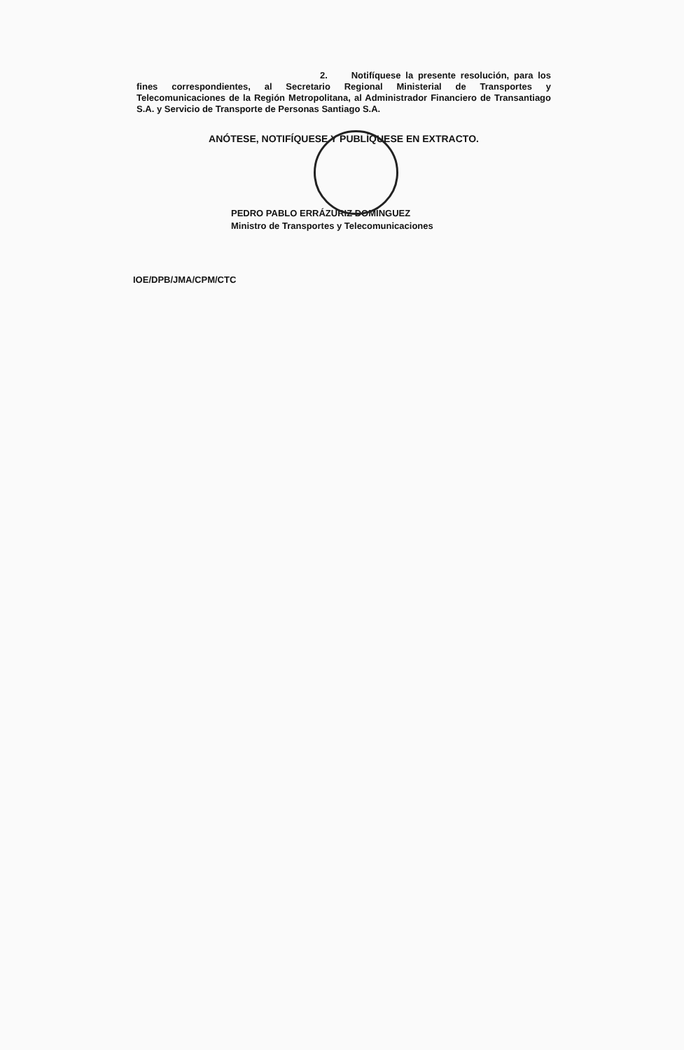2. Notifíquese la presente resolución, para los fines correspondientes, al Secretario Regional Ministerial de Transportes y Telecomunicaciones de la Región Metropolitana, al Administrador Financiero de Transantiago S.A. y Servicio de Transporte de Personas Santiago S.A.
ANÓTESE, NOTIFÍQUESE Y PUBLÍQUESE EN EXTRACTO.
PEDRO PABLO ERRÁZURIZ DOMÍNGUEZ
Ministro de Transportes y Telecomunicaciones
IOE/DPB/JMA/CPM/CTC